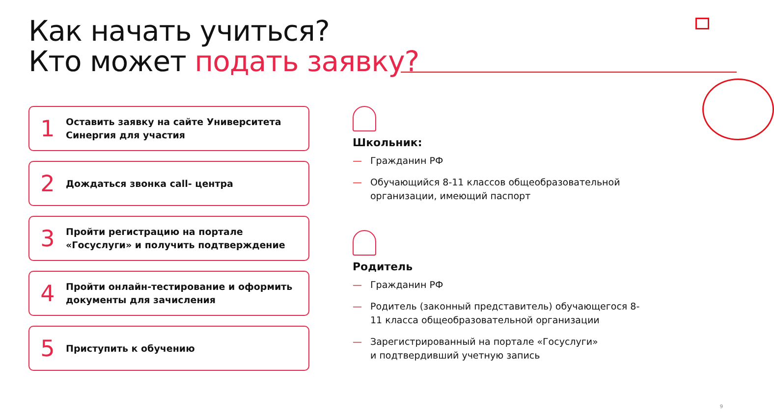Как начать учиться?
Кто может подать заявку?
1
Оставить заявку на сайте Университета
Синергия для участия
2
Дождаться звонка call- центра
3
Пройти регистрацию на портале
«Госуслуги» и получить подтверждение
4
Пройти онлайн-тестирование и оформить
документы для зачисления
5
Приступить к обучению
Школьник:
— Гражданин РФ
— Обучающийся 8-11 классов общеобразовательной организации, имеющий паспорт
Родитель
— Гражданин РФ
— Родитель (законный представитель) обучающегося 8-11 класса общеобразовательной организации
— Зарегистрированный на портале «Госуслуги»
и подтвердивший учетную запись
9